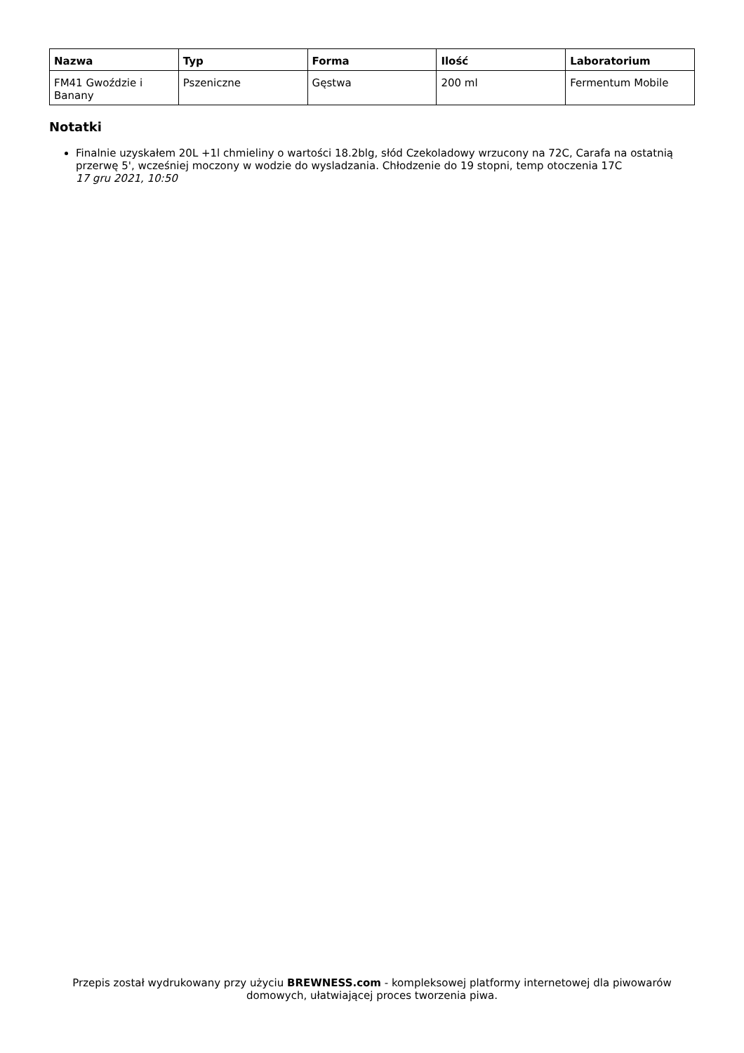| Nazwa | Typ | Forma | Ilość | Laboratorium |
| --- | --- | --- | --- | --- |
| FM41 Gwoździe i Banany | Pszeniczne | Gęstwa | 200 ml | Fermentum Mobile |
Notatki
Finalnie uzyskałem 20L +1l chmieliny o wartości 18.2blg, słód Czekoladowy wrzucony na 72C, Carafa na ostatnią przerwę 5', wcześniej moczony w wodzie do wysladzania. Chłodzenie do 19 stopni, temp otoczenia 17C
17 gru 2021, 10:50
Przepis został wydrukowany przy użyciu BREWNESS.com - kompleksowej platformy internetowej dla piwowarów domowych, ułatwiającej proces tworzenia piwa.